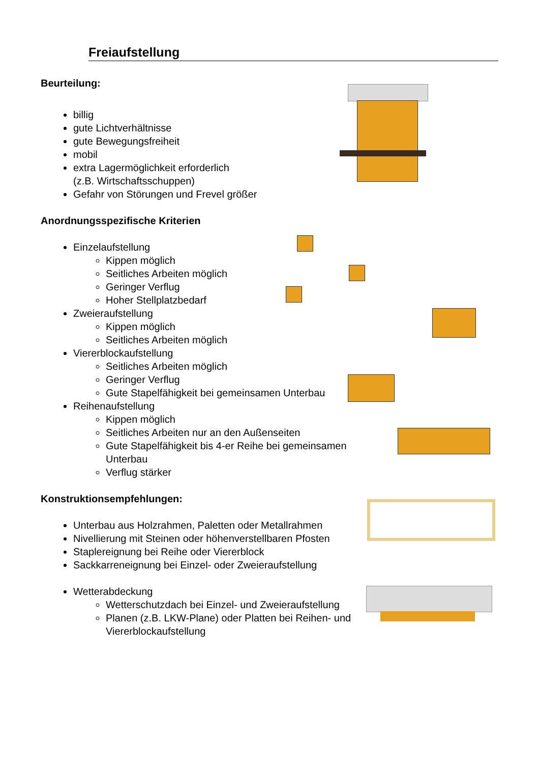Freiaufstellung
Beurteilung:
billig
gute Lichtverhältnisse
gute Bewegungsfreiheit
mobil
extra Lagermöglichkeit erforderlich
(z.B. Wirtschaftsschuppen)
Gefahr von Störungen und Frevel größer
Anordnungsspezifische Kriterien
Einzelaufstellung
Kippen möglich
Seitliches Arbeiten möglich
Geringer Verflug
Hoher Stellplatzbedarf
Zweieraufstellung
Kippen möglich
Seitliches Arbeiten möglich
Viererblockaufstellung
Seitliches Arbeiten möglich
Geringer Verflug
Gute Stapelfähigkeit bei gemeinsamen Unterbau
Reihenaufstellung
Kippen möglich
Seitliches Arbeiten nur an den Außenseiten
Gute Stapelfähigkeit bis 4-er Reihe bei gemeinsamen Unterbau
Verflug stärker
Konstruktionsempfehlungen:
Unterbau aus Holzrahmen, Paletten oder Metallrahmen
Nivellierung mit Steinen oder höhenverstellbaren Pfosten
Staplereignung bei Reihe oder Viererblock
Sackkarreneignung bei Einzel- oder Zweieraufstellung
Wetterabdeckung
Wetterschutzdach bei Einzel- und Zweieraufstellung
Planen (z.B. LKW-Plane) oder Platten bei Reihen- und Viererblockaufstellung